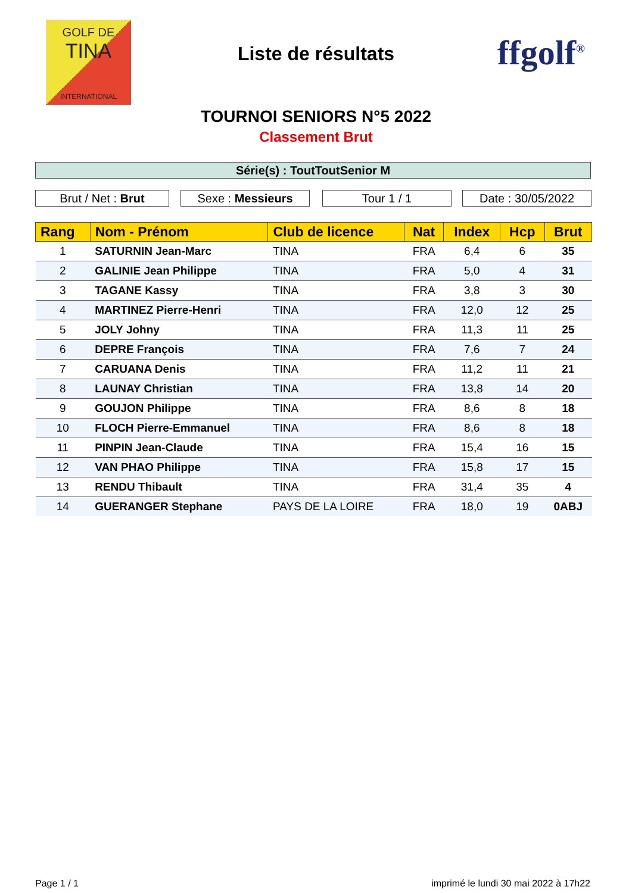GOLF DE
TINA
INTERNATIONAL
Liste de résultats ffgolf<sup>®</sup>
TOURNOI SENIORS N°5 2022
Classement Brut
Série(s) : ToutToutSenior M
Brut / Net : Brut Sexe : Messieurs Tour 1 / 1 Date : 30/05/2022
| Rang | Nom - Prénom | Club de licence | Nat | Index | Hcp | Brut |
| --- | --- | --- | --- | --- | --- | --- |
| 1 | SATURNIN Jean-Marc | TINA | FRA | 6,4 | 6 | 35 |
| 2 | GALINIE Jean Philippe | TINA | FRA | 5,0 | 4 | 31 |
| 3 | TAGANE Kassy | TINA | FRA | 3,8 | 3 | 30 |
| 4 | MARTINEZ Pierre-Henri | TINA | FRA | 12,0 | 12 | 25 |
| 5 | JOLY Johny | TINA | FRA | 11,3 | 11 | 25 |
| 6 | DEPRE François | TINA | FRA | 7,6 | 7 | 24 |
| 7 | CARUANA Denis | TINA | FRA | 11,2 | 11 | 21 |
| 8 | LAUNAY Christian | TINA | FRA | 13,8 | 14 | 20 |
| 9 | GOUJON Philippe | TINA | FRA | 8,6 | 8 | 18 |
| 10 | FLOCH Pierre-Emmanuel | TINA | FRA | 8,6 | 8 | 18 |
| 11 | PINPIN Jean-Claude | TINA | FRA | 15,4 | 16 | 15 |
| 12 | VAN PHAO Philippe | TINA | FRA | 15,8 | 17 | 15 |
| 13 | RENDU Thibault | TINA | FRA | 31,4 | 35 | 4 |
| 14 | GUERANGER Stephane | PAYS DE LA LOIRE | FRA | 18,0 | 19 | 0ABJ |
Page 1 / 1
imprimé le lundi 30 mai 2022 à 17h22